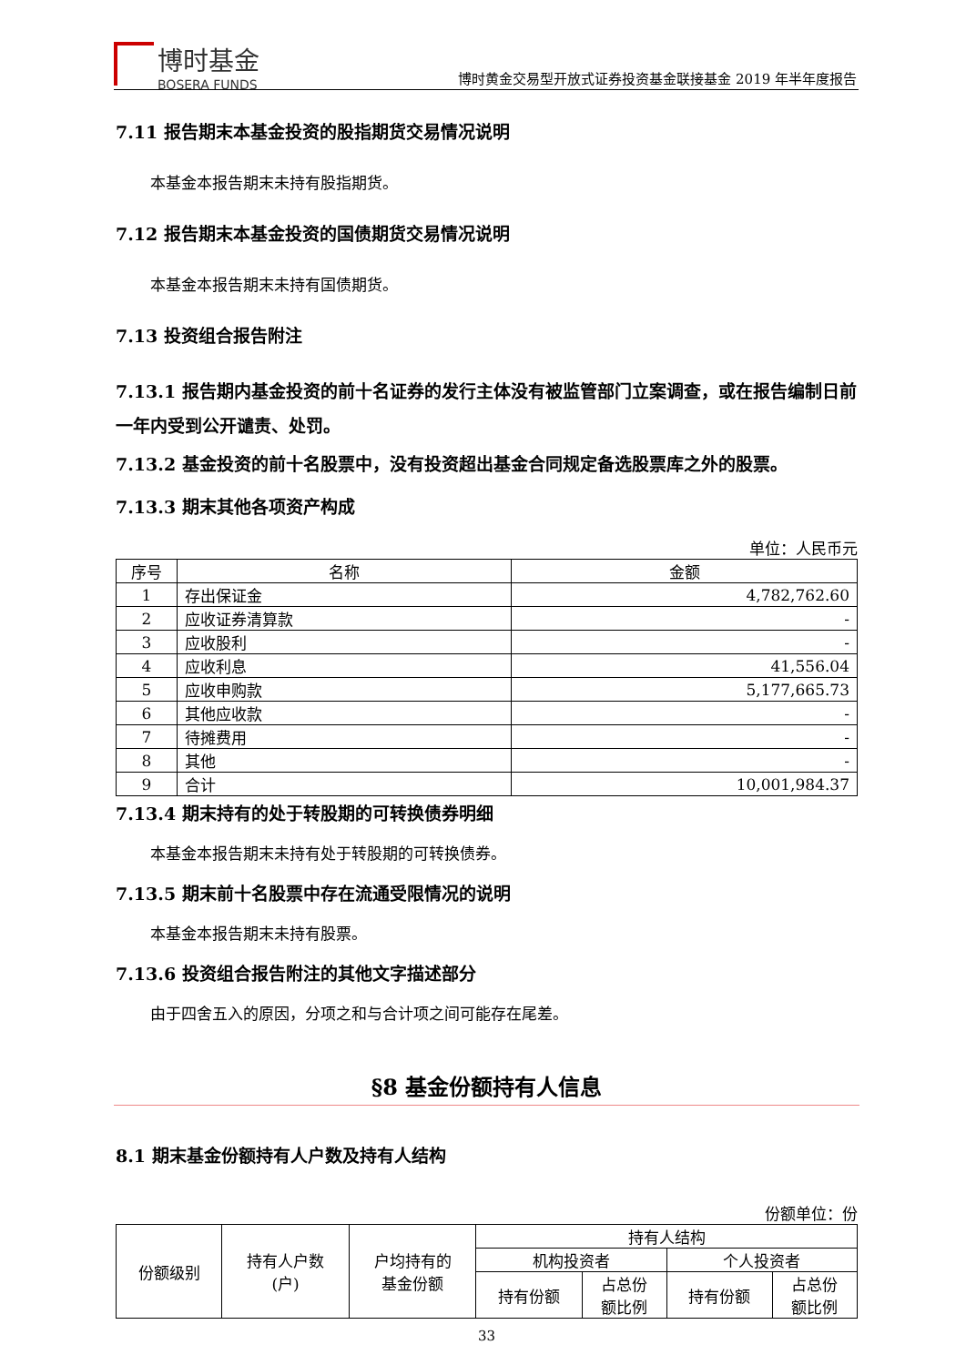博时基金
BOSERA FUNDS
博时黄金交易型开放式证券投资基金联接基金 2019 年半年度报告
7.11 报告期末本基金投资的股指期货交易情况说明
本基金本报告期末未持有股指期货。
7.12 报告期末本基金投资的国债期货交易情况说明
本基金本报告期末未持有国债期货。
7.13 投资组合报告附注
7.13.1 报告期内基金投资的前十名证券的发行主体没有被监管部门立案调查，或在报告编制日前一年内受到公开谴责、处罚。
7.13.2 基金投资的前十名股票中，没有投资超出基金合同规定备选股票库之外的股票。
7.13.3 期末其他各项资产构成
单位：人民币元
| 序号 | 名称 | 金额 |
| --- | --- | --- |
| 1 | 存出保证金 | 4,782,762.60 |
| 2 | 应收证券清算款 | - |
| 3 | 应收股利 | - |
| 4 | 应收利息 | 41,556.04 |
| 5 | 应收申购款 | 5,177,665.73 |
| 6 | 其他应收款 | - |
| 7 | 待摊费用 | - |
| 8 | 其他 | - |
| 9 | 合计 | 10,001,984.37 |
7.13.4 期末持有的处于转股期的可转换债券明细
本基金本报告期末未持有处于转股期的可转换债券。
7.13.5 期末前十名股票中存在流通受限情况的说明
本基金本报告期末未持有股票。
7.13.6 投资组合报告附注的其他文字描述部分
由于四舍五入的原因，分项之和与合计项之间可能存在尾差。
§8 基金份额持有人信息
8.1 期末基金份额持有人户数及持有人结构
份额单位：份
| 份额级别 | 持有人户数 (户) | 户均持有的 基金份额 | 持有人结构 | | | |
| | | | 机构投资者 | | 个人投资者 | |
| | | | 持有份额 | 占总份 额比例 | 持有份额 | 占总份 额比例 |
33